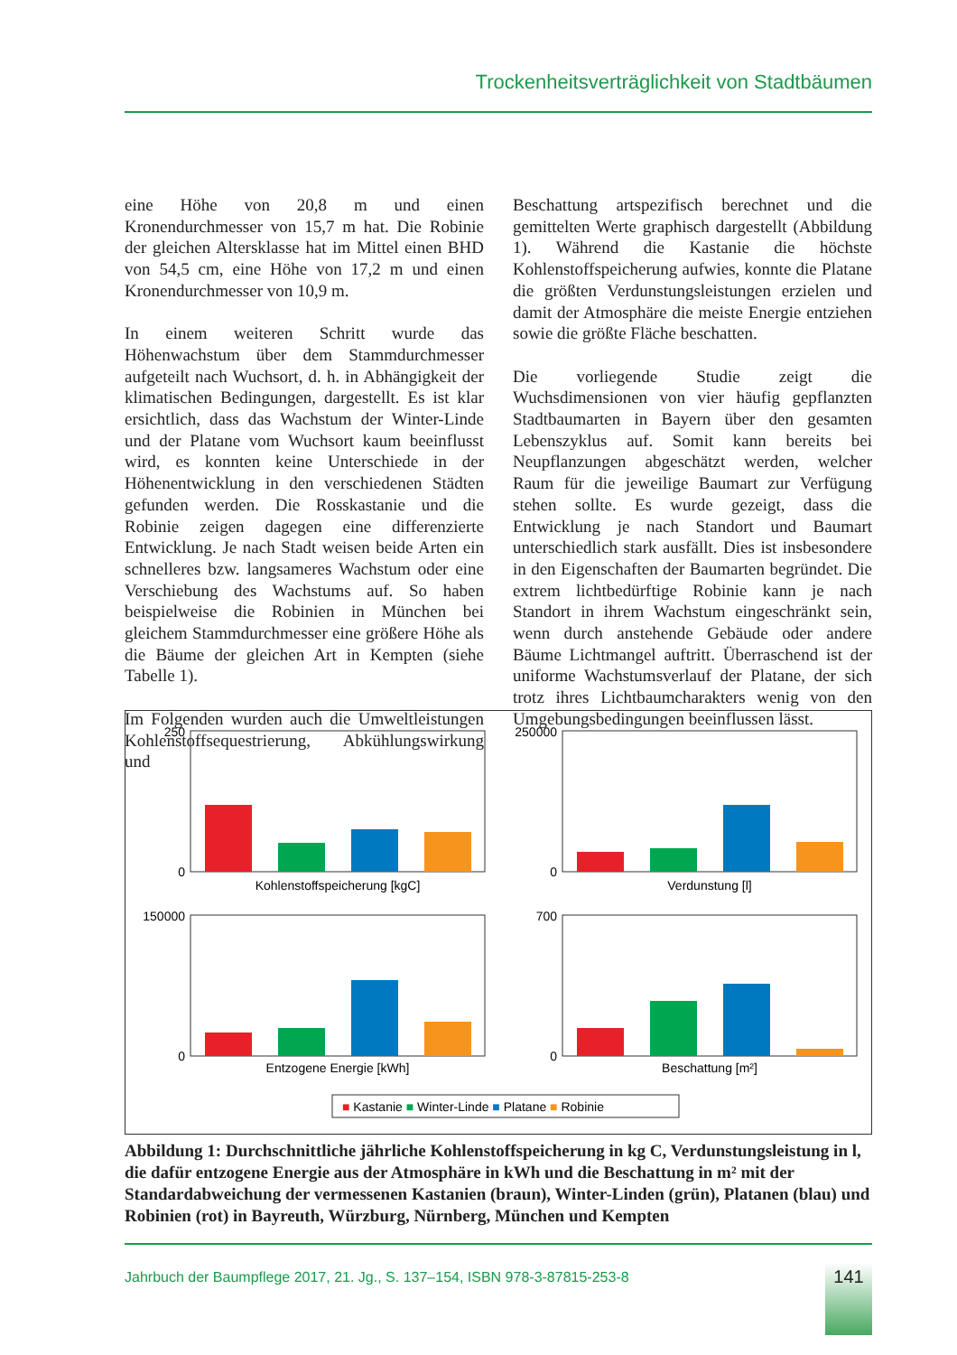Trockenheitsverträglichkeit von Stadtbäumen
eine Höhe von 20,8 m und einen Kronendurchmesser von 15,7 m hat. Die Robinie der gleichen Altersklasse hat im Mittel einen BHD von 54,5 cm, eine Höhe von 17,2 m und einen Kronendurchmesser von 10,9 m.
In einem weiteren Schritt wurde das Höhenwachstum über dem Stammdurchmesser aufgeteilt nach Wuchsort, d. h. in Abhängigkeit der klimatischen Bedingungen, dargestellt. Es ist klar ersichtlich, dass das Wachstum der Winter-Linde und der Platane vom Wuchsort kaum beeinflusst wird, es konnten keine Unterschiede in der Höhenentwicklung in den verschiedenen Städten gefunden werden. Die Rosskastanie und die Robinie zeigen dagegen eine differenzierte Entwicklung. Je nach Stadt weisen beide Arten ein schnelleres bzw. langsameres Wachstum oder eine Verschiebung des Wachstums auf. So haben beispielweise die Robinien in München bei gleichem Stammdurchmesser eine größere Höhe als die Bäume der gleichen Art in Kempten (siehe Tabelle 1).
Im Folgenden wurden auch die Umweltleistungen Kohlenstoffsequestrierung, Abkühlungswirkung und
Beschattung artspezifisch berechnet und die gemittelten Werte graphisch dargestellt (Abbildung 1). Während die Kastanie die höchste Kohlenstoffspeicherung aufwies, konnte die Platane die größten Verdunstungsleistungen erzielen und damit der Atmosphäre die meiste Energie entziehen sowie die größte Fläche beschatten.
Die vorliegende Studie zeigt die Wuchsdimensionen von vier häufig gepflanzten Stadtbaumarten in Bayern über den gesamten Lebenszyklus auf. Somit kann bereits bei Neupflanzungen abgeschätzt werden, welcher Raum für die jeweilige Baumart zur Verfügung stehen sollte. Es wurde gezeigt, dass die Entwicklung je nach Standort und Baumart unterschiedlich stark ausfällt. Dies ist insbesondere in den Eigenschaften der Baumarten begründet. Die extrem lichtbedürftige Robinie kann je nach Standort in ihrem Wachstum eingeschränkt sein, wenn durch anstehende Gebäude oder andere Bäume Lichtmangel auftritt. Überraschend ist der uniforme Wachstumsverlauf der Platane, der sich trotz ihres Lichtbaumcharakters wenig von den Umgebungsbedingungen beeinflussen lässt.
250
0
250000
0
150000
0
700
0
Kohlenstoffspeicherung [kgC]
Verdunstung [l]
Entzogene Energie [kWh]
Beschattung [m²]
■ Kastanie ■ Winter-Linde ■ Platane ■ Robinie
Abbildung 1: Durchschnittliche jährliche Kohlenstoffspeicherung in kg C, Verdunstungsleistung in l, die dafür entzogene Energie aus der Atmosphäre in kWh und die Beschattung in m² mit der Standardabweichung der vermessenen Kastanien (braun), Winter-Linden (grün), Platanen (blau) und Robinien (rot) in Bayreuth, Würzburg, Nürnberg, München und Kempten
Jahrbuch der Baumpflege 2017, 21. Jg., S. 137–154, ISBN 978-3-87815-253-8
141